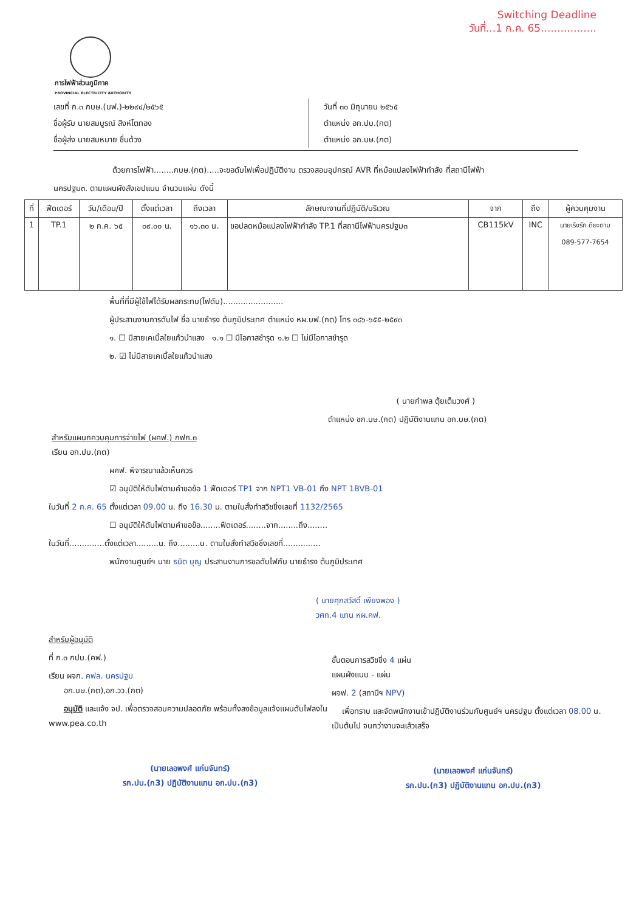Switching Deadline
วันที่...1 ก.ค. 65.................
การไฟฟ้าส่วนภูมิภาค
PROVINCIAL ELECTRICITY AUTHORITY
เลขที่ ก.๓ กบษ.(บฟ.)-๒๒๙๔/๒๕๖๕
ชื่อผู้รับ นายสมบูรณ์ สิงห์โตทอง
ชื่อผู้ส่ง นายสมหมาย ชื่นด้วง
วันที่ ๓๐ มิถุนายน ๒๕๖๕
ตำแหน่ง อก.ปบ.(กต)
ตำแหน่ง อก.บษ.(กต)
ด้วยการไฟฟ้า........กบษ.(กต).....จะขอดับไฟเพื่อปฏิบัติงาน ตรวจสอบอุปกรณ์ AVR ที่หม้อแปลงไฟฟ้ากำลัง ที่สถานีไฟฟ้า
นครปฐม๓. ตามแผนผังสังเขปแนบ จำนวนแผ่น ดังนี้
| ที่ | ฟีดเดอร์ | วัน/เดือน/ปี | ตั้งแต่เวลา | ถึงเวลา | ลักษณะงานที่ปฏิบัติ/บริเวณ | จาก | ถึง | ผู้ควบคุมงาน |
| --- | --- | --- | --- | --- | --- | --- | --- | --- |
| 1 | TP.1 | ๒ ก.ค. ๖๕ | ๐๙.๐๐ น. | ๑๖.๓๐ น. | ขอปลดหม้อแปลงไฟฟ้ากำลัง TP.1 ที่สถานีไฟฟ้านครปฐม๓ | CB115kV | INC | นายเริงรัก ดียะตาม 089-577-7654 |
พื้นที่ที่มีผู้ใช้ไฟได้รับผลกระทบ(ไฟดับ)........................
ผู้ประสานงานการดับไฟ ชื่อ นายธำรง ต้นภูมิประเทศ ตำแหน่ง หผ.บฟ.(กต) โทร ๐๘๖-๖๕๕-๒๕๙๓
๑. ☐ มีสายเคเบิ้ลใยแก้วนำแสง ๑.๑ ☐ มีโอกาสชำรุด ๑.๒ ☐ ไม่มีโอกาสชำรุด
๒. ☑ ไม่มีสายเคเบิ้ลใยแก้วนำแสง
( นายกำพล ตุ้ยเต็มวงศ์ )
ตำแหน่ง ชก.บษ.(กต) ปฏิบัติงานแทน อก.บษ.(กต)
สำหรับแผนกควบคุมการจ่ายไฟ (ผคฟ.) กฟก.๓
เรียน อก.ปบ.(กต)
ผคฟ. พิจารณาแล้วเห็นควร
☑ อนุมัติให้ดับไฟตามคำขอข้อ 1 ฟีดเดอร์ TP1 จาก NPT1 VB-01 ถึง NPT 1BVB-01
ในวันที่ 2 ก.ค. 65 ตั้งแต่เวลา 09.00 น. ถึง 16.30 น. ตามใบสั่งทำสวิชชิ่งเลขที่ 1132/2565
☐ อนุมัติให้ดับไฟตามคำขอข้อ........ฟีดเดอร์........จาก........ถึง........
ในวันที่..............ตั้งแต่เวลา.........น. ถึง.........น. ตามใบสั่งทำสวิชชิ่งเลขที่...............
พนักงานศูนย์ฯ นาย ธนิต บุญ ประสานงานการขอดับไฟกับ นายธำรง ต้นภูมิประเทศ
( นายศุภสวัสดิ์ เพียงพอง )
วศก.4 แทน หผ.คฟ.
สำหรับผู้อนุมัติ
ที่ ก.๓ กปบ.(คฟ.)
เรียน ผจก. คฟล. นครปฐม
อก.บษ.(กต),อก.วว.(กต)
อนุมัติ และแจ้ง จป. เพื่อตรวจสอบความปลอดภัย พร้อมทั้งลงข้อมูลแจ้งแผนดับไฟลงใน www.pea.co.th
(นายเลอพงศ์ แก่นจันทร์)
รก.ปบ.(ก3) ปฏิบัติงานแทน อก.ปบ.(ก3)
ขั้นตอนการสวิชชิ่ง 4 แผ่น
แผนผังแนบ - แผ่น
ผจฟ. 2 (สถานีฯ NPV)
เพื่อทราบ และจัดพนักงานเข้าปฏิบัติงานร่วมกับศูนย์ฯ นครปฐม ตั้งแต่เวลา 08.00 น. เป็นต้นไป จนกว่างานจะแล้วเสร็จ
(นายเลอพงศ์ แก่นจันทร์)
รก.ปบ.(ก3) ปฏิบัติงานแทน อก.ปบ.(ก3)